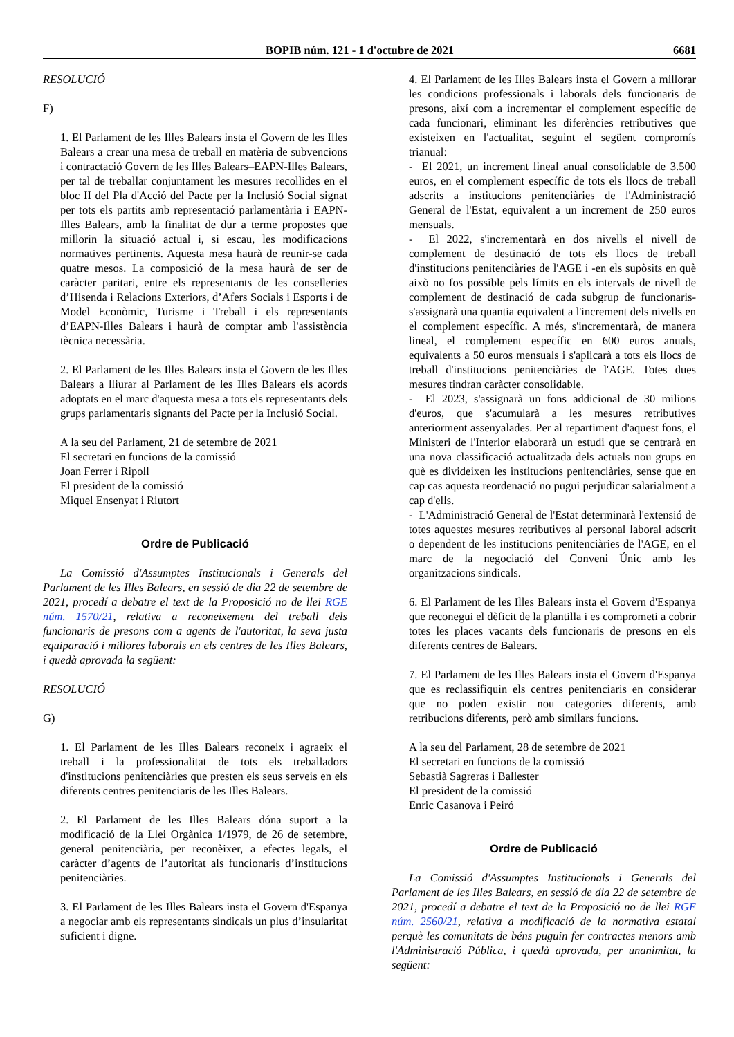BOPIB núm. 121 - 1 d'octubre de 2021 6681
RESOLUCIÓ
F)
1. El Parlament de les Illes Balears insta el Govern de les Illes Balears a crear una mesa de treball en matèria de subvencions i contractació Govern de les Illes Balears–EAPN-Illes Balears, per tal de treballar conjuntament les mesures recollides en el bloc II del Pla d'Acció del Pacte per la Inclusió Social signat per tots els partits amb representació parlamentària i EAPN-Illes Balears, amb la finalitat de dur a terme propostes que millorin la situació actual i, si escau, les modificacions normatives pertinents. Aquesta mesa haurà de reunir-se cada quatre mesos. La composició de la mesa haurà de ser de caràcter paritari, entre els representants de les conselleries d’Hisenda i Relacions Exteriors, d’Afers Socials i Esports i de Model Econòmic, Turisme i Treball i els representants d’EAPN-Illes Balears i haurà de comptar amb l'assistència tècnica necessària.
2. El Parlament de les Illes Balears insta el Govern de les Illes Balears a lliurar al Parlament de les Illes Balears els acords adoptats en el marc d'aquesta mesa a tots els representants dels grups parlamentaris signants del Pacte per la Inclusió Social.
A la seu del Parlament, 21 de setembre de 2021
El secretari en funcions de la comissió
Joan Ferrer i Ripoll
El president de la comissió
Miquel Ensenyat i Riutort
Ordre de Publicació
La Comissió d'Assumptes Institucionals i Generals del Parlament de les Illes Balears, en sessió de dia 22 de setembre de 2021, procedí a debatre el text de la Proposició no de llei RGE núm. 1570/21, relativa a reconeixement del treball dels funcionaris de presons com a agents de l'autoritat, la seva justa equiparació i millores laborals en els centres de les Illes Balears, i quedà aprovada la següent:
RESOLUCIÓ
G)
1. El Parlament de les Illes Balears reconeix i agraeix el treball i la professionalitat de tots els treballadors d'institucions penitenciàries que presten els seus serveis en els diferents centres penitenciaris de les Illes Balears.
2. El Parlament de les Illes Balears dóna suport a la modificació de la Llei Orgànica 1/1979, de 26 de setembre, general penitenciària, per reconèixer, a efectes legals, el caràcter d’agents de l’autoritat als funcionaris d’institucions penitenciàries.
3. El Parlament de les Illes Balears insta el Govern d'Espanya a negociar amb els representants sindicals un plus d’insularitat suficient i digne.
4. El Parlament de les Illes Balears insta el Govern a millorar les condicions professionals i laborals dels funcionaris de presons, així com a incrementar el complement específic de cada funcionari, eliminant les diferències retributives que existeixen en l'actualitat, seguint el següent compromís trianual:
- El 2021, un increment lineal anual consolidable de 3.500 euros, en el complement específic de tots els llocs de treball adscrits a institucions penitenciàries de l'Administració General de l'Estat, equivalent a un increment de 250 euros mensuals.
- El 2022, s'incrementarà en dos nivells el nivell de complement de destinació de tots els llocs de treball d'institucions penitenciàries de l'AGE i -en els supòsits en què això no fos possible pels límits en els intervals de nivell de complement de destinació de cada subgrup de funcionaris- s'assignarà una quantia equivalent a l'increment dels nivells en el complement específic. A més, s'incrementarà, de manera lineal, el complement específic en 600 euros anuals, equivalents a 50 euros mensuals i s'aplicarà a tots els llocs de treball d'institucions penitenciàries de l'AGE. Totes dues mesures tindran caràcter consolidable.
- El 2023, s'assignarà un fons addicional de 30 milions d'euros, que s'acumularà a les mesures retributives anteriorment assenyalades. Per al repartiment d'aquest fons, el Ministeri de l'Interior elaborarà un estudi que se centrarà en una nova classificació actualitzada dels actuals nou grups en què es divideixen les institucions penitenciàries, sense que en cap cas aquesta reordenació no pugui perjudicar salarialment a cap d'ells.
- L'Administració General de l'Estat determinarà l'extensió de totes aquestes mesures retributives al personal laboral adscrit o dependent de les institucions penitenciàries de l'AGE, en el marc de la negociació del Conveni Únic amb les organitzacions sindicals.
6. El Parlament de les Illes Balears insta el Govern d'Espanya que reconegui el dèficit de la plantilla i es comprometi a cobrir totes les places vacants dels funcionaris de presons en els diferents centres de Balears.
7. El Parlament de les Illes Balears insta el Govern d'Espanya que es reclassifiquin els centres penitenciaris en considerar que no poden existir nou categories diferents, amb retribucions diferents, però amb similars funcions.
A la seu del Parlament, 28 de setembre de 2021
El secretari en funcions de la comissió
Sebastià Sagreras i Ballester
El president de la comissió
Enric Casanova i Peiró
Ordre de Publicació
La Comissió d'Assumptes Institucionals i Generals del Parlament de les Illes Balears, en sessió de dia 22 de setembre de 2021, procedí a debatre el text de la Proposició no de llei RGE núm. 2560/21, relativa a modificació de la normativa estatal perquè les comunitats de béns puguin fer contractes menors amb l'Administració Pública, i quedà aprovada, per unanimitat, la següent: